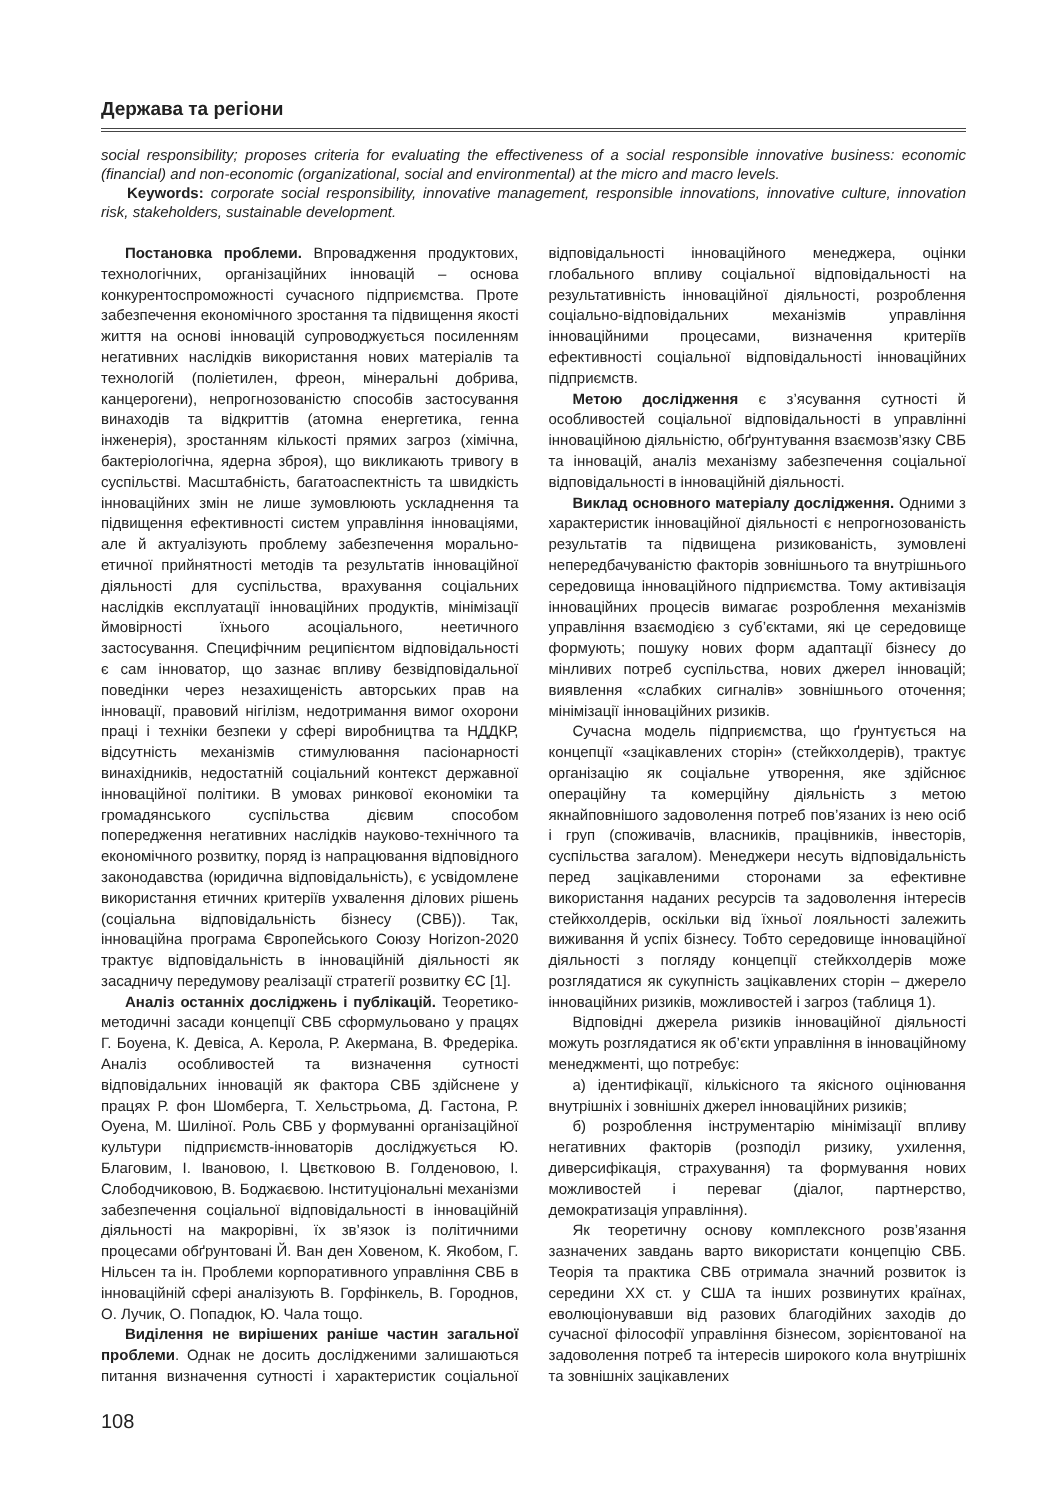Держава та регіони
social responsibility; proposes criteria for evaluating the effectiveness of a social responsible innovative business: economic (financial) and non-economic (organizational, social and environmental) at the micro and macro levels.
Keywords: corporate social responsibility, innovative management, responsible innovations, innovative culture, innovation risk, stakeholders, sustainable development.
Постановка проблеми. Впровадження продуктових, технологічних, організаційних інновацій – основа конкурентоспроможності сучасного підприємства. Проте забезпечення економічного зростання та підвищення якості життя на основі інновацій супроводжується посиленням негативних наслідків використання нових матеріалів та технологій (поліетилен, фреон, мінеральні добрива, канцерогени), непрогнозованістю способів застосування винаходів та відкриттів (атомна енергетика, генна інженерія), зростанням кількості прямих загроз (хімічна, бактеріологічна, ядерна зброя), що викликають тривогу в суспільстві. Масштабність, багатоаспектність та швидкість інноваційних змін не лише зумовлюють ускладнення та підвищення ефективності систем управління інноваціями, але й актуалізують проблему забезпечення морально-етичної прийнятності методів та результатів інноваційної діяльності для суспільства, врахування соціальних наслідків експлуатації інноваційних продуктів, мінімізації ймовірності їхнього асоціального, неетичного застосування. Специфічним реципієнтом відповідальності є сам інноватор, що зазнає впливу безвідповідальної поведінки через незахищеність авторських прав на інновації, правовий нігілізм, недотримання вимог охорони праці і техніки безпеки у сфері виробництва та НДДКР, відсутність механізмів стимулювання пасіонарності винахідників, недостатній соціальний контекст державної інноваційної політики. В умовах ринкової економіки та громадянського суспільства дієвим способом попередження негативних наслідків науково-технічного та економічного розвитку, поряд із напрацювання відповідного законодавства (юридична відповідальність), є усвідомлене використання етичних критеріїв ухвалення ділових рішень (соціальна відповідальність бізнесу (СВБ)). Так, інноваційна програма Європейського Союзу Horizon-2020 трактує відповідальність в інноваційній діяльності як засадничу передумову реалізації стратегії розвитку ЄС [1].
Аналіз останніх досліджень і публікацій. Теоретико-методичні засади концепції СВБ сформульовано у працях Г. Боуена, К. Девіса, А. Керола, Р. Акермана, В. Фредеріка. Аналіз особливостей та визначення сутності відповідальних інновацій як фактора СВБ здійснене у працях Р. фон Шомберга, Т. Хельстрьома, Д. Гастона, Р. Оуена, М. Шиліної. Роль СВБ у формуванні організаційної культури підприємств-інноваторів досліджується Ю. Благовим, І. Івановою, І. Цвєтковою В. Голденовою, І. Слободчиковою, В. Боджаєвою. Інституціональні механізми забезпечення соціальної відповідальності в інноваційній діяльності на макрорівні, їх зв’язок із політичними процесами обґрунтовані Й. Ван ден Ховеном, К. Якобом, Г. Нільсен та ін. Проблеми корпоративного управління СВБ в інноваційній сфері аналізують В. Горфінкель, В. Городнов, О. Лучик, О. Попадюк, Ю. Чала тощо.
Виділення не вирішених раніше частин загальної проблеми. Однак не досить дослідженими залишаються питання визначення сутності і характеристик соціальної відповідальності інноваційного менеджера, оцінки глобального впливу соціальної відповідальності на результативність інноваційної діяльності, розроблення соціально-відповідальних механізмів управління інноваційними процесами, визначення критеріїв ефективності соціальної відповідальності інноваційних підприємств.
Метою дослідження є з’ясування сутності й особливостей соціальної відповідальності в управлінні інноваційною діяльністю, обґрунтування взаємозв’язку СВБ та інновацій, аналіз механізму забезпечення соціальної відповідальності в інноваційній діяльності.
Виклад основного матеріалу дослідження. Одними з характеристик інноваційної діяльності є непрогнозованість результатів та підвищена ризикованість, зумовлені непередбачуваністю факторів зовнішнього та внутрішнього середовища інноваційного підприємства. Тому активізація інноваційних процесів вимагає розроблення механізмів управління взаємодією з суб’єктами, які це середовище формують; пошуку нових форм адаптації бізнесу до мінливих потреб суспільства, нових джерел інновацій; виявлення «слабких сигналів» зовнішнього оточення; мінімізації інноваційних ризиків.
Сучасна модель підприємства, що ґрунтується на концепції «зацікавлених сторін» (стейкхолдерів), трактує організацію як соціальне утворення, яке здійснює операційну та комерційну діяльність з метою якнайповнішого задоволення потреб пов’язаних із нею осіб і груп (споживачів, власників, працівників, інвесторів, суспільства загалом). Менеджери несуть відповідальність перед зацікавленими сторонами за ефективне використання наданих ресурсів та задоволення інтересів стейкхолдерів, оскільки від їхньої лояльності залежить виживання й успіх бізнесу. Тобто середовище інноваційної діяльності з погляду концепції стейкхолдерів може розглядатися як сукупність зацікавлених сторін – джерело інноваційних ризиків, можливостей і загроз (таблиця 1).
Відповідні джерела ризиків інноваційної діяльності можуть розглядатися як об’єкти управління в інноваційному менеджменті, що потребує:
а) ідентифікації, кількісного та якісного оцінювання внутрішніх і зовнішніх джерел інноваційних ризиків;
б) розроблення інструментарію мінімізації впливу негативних факторів (розподіл ризику, ухилення, диверсифікація, страхування) та формування нових можливостей і переваг (діалог, партнерство, демократизація управління).
Як теоретичну основу комплексного розв’язання зазначених завдань варто використати концепцію СВБ. Теорія та практика СВБ отримала значний розвиток із середини XX ст. у США та інших розвинутих країнах, еволюціонувавши від разових благодійних заходів до сучасної філософії управління бізнесом, зорієнтованої на задоволення потреб та інтересів широкого кола внутрішніх та зовнішніх зацікавлених
108